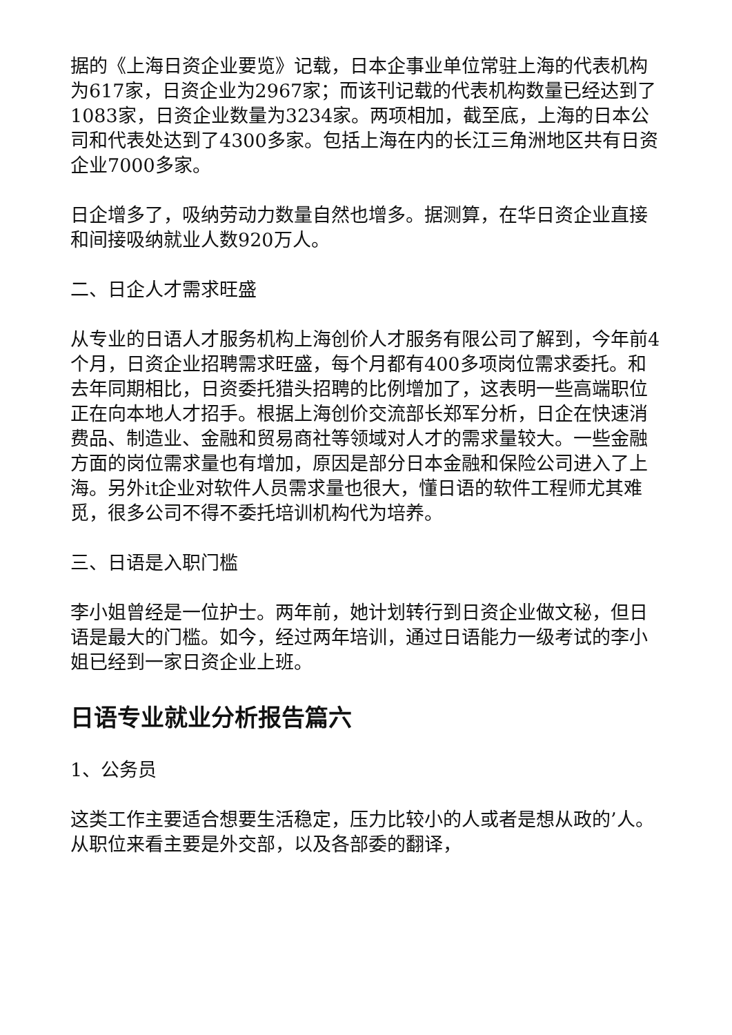据的《上海日资企业要览》记载，日本企事业单位常驻上海的代表机构为617家，日资企业为2967家；而该刊记载的代表机构数量已经达到了1083家，日资企业数量为3234家。两项相加，截至底，上海的日本公司和代表处达到了4300多家。包括上海在内的长江三角洲地区共有日资企业7000多家。
日企增多了，吸纳劳动力数量自然也增多。据测算，在华日资企业直接和间接吸纳就业人数920万人。
二、日企人才需求旺盛
从专业的日语人才服务机构上海创价人才服务有限公司了解到，今年前4个月，日资企业招聘需求旺盛，每个月都有400多项岗位需求委托。和去年同期相比，日资委托猎头招聘的比例增加了，这表明一些高端职位正在向本地人才招手。根据上海创价交流部长郑军分析，日企在快速消费品、制造业、金融和贸易商社等领域对人才的需求量较大。一些金融方面的岗位需求量也有增加，原因是部分日本金融和保险公司进入了上海。另外it企业对软件人员需求量也很大，懂日语的软件工程师尤其难觅，很多公司不得不委托培训机构代为培养。
三、日语是入职门槛
李小姐曾经是一位护士。两年前，她计划转行到日资企业做文秘，但日语是最大的门槛。如今，经过两年培训，通过日语能力一级考试的李小姐已经到一家日资企业上班。
日语专业就业分析报告篇六
1、公务员
这类工作主要适合想要生活稳定，压力比较小的人或者是想从政的’人。从职位来看主要是外交部，以及各部委的翻译，